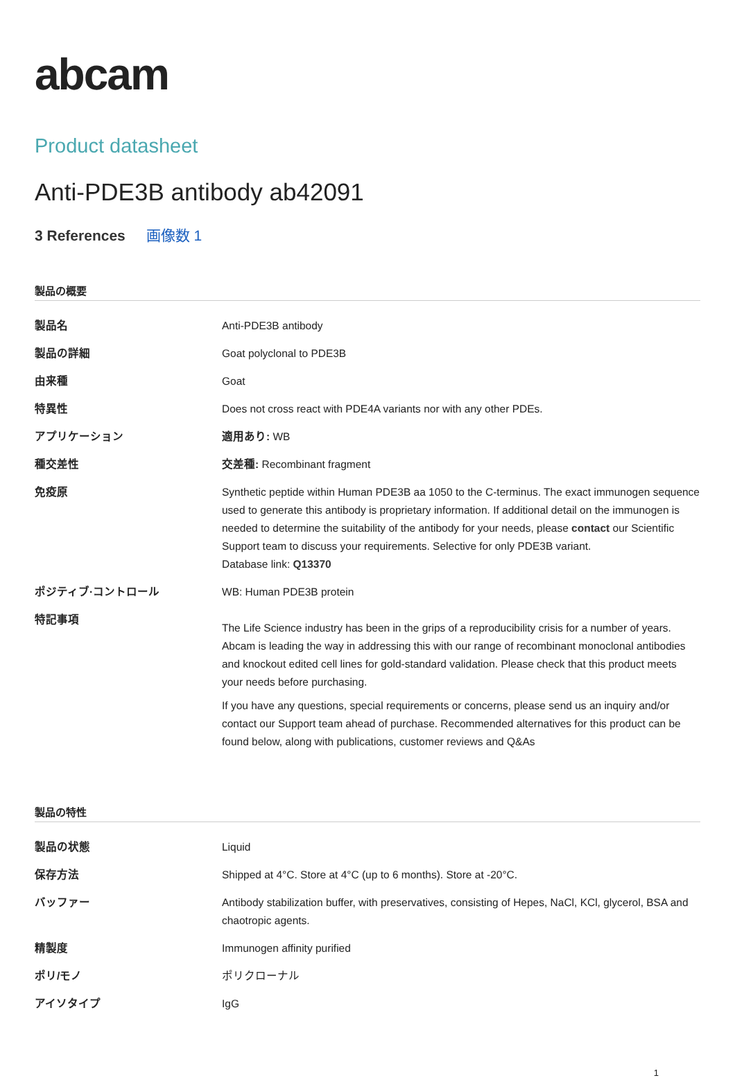abcam
Product datasheet
Anti-PDE3B antibody ab42091
3 References 画像数 1
製品の概要
| 製品名 | Anti-PDE3B antibody |
| 製品の詳細 | Goat polyclonal to PDE3B |
| 由来種 | Goat |
| 特異性 | Does not cross react with PDE4A variants nor with any other PDEs. |
| アプリケーション | 適用あり: WB |
| 種交差性 | 交差種: Recombinant fragment |
| 免疫原 | Synthetic peptide within Human PDE3B aa 1050 to the C-terminus. The exact immunogen sequence used to generate this antibody is proprietary information. If additional detail on the immunogen is needed to determine the suitability of the antibody for your needs, please contact our Scientific Support team to discuss your requirements. Selective for only PDE3B variant. Database link: Q13370 |
| ポジティブ·コントロール | WB: Human PDE3B protein |
| 特記事項 | The Life Science industry has been in the grips of a reproducibility crisis for a number of years. Abcam is leading the way in addressing this with our range of recombinant monoclonal antibodies and knockout edited cell lines for gold-standard validation. Please check that this product meets your needs before purchasing. If you have any questions, special requirements or concerns, please send us an inquiry and/or contact our Support team ahead of purchase. Recommended alternatives for this product can be found below, along with publications, customer reviews and Q&As |
製品の特性
| 製品の状態 | Liquid |
| 保存方法 | Shipped at 4°C. Store at 4°C (up to 6 months). Store at -20°C. |
| バッファー | Antibody stabilization buffer, with preservatives, consisting of Hepes, NaCl, KCl, glycerol, BSA and chaotropic agents. |
| 精製度 | Immunogen affinity purified |
| ポリ/モノ | ポリクローナル |
| アイソタイプ | IgG |
1